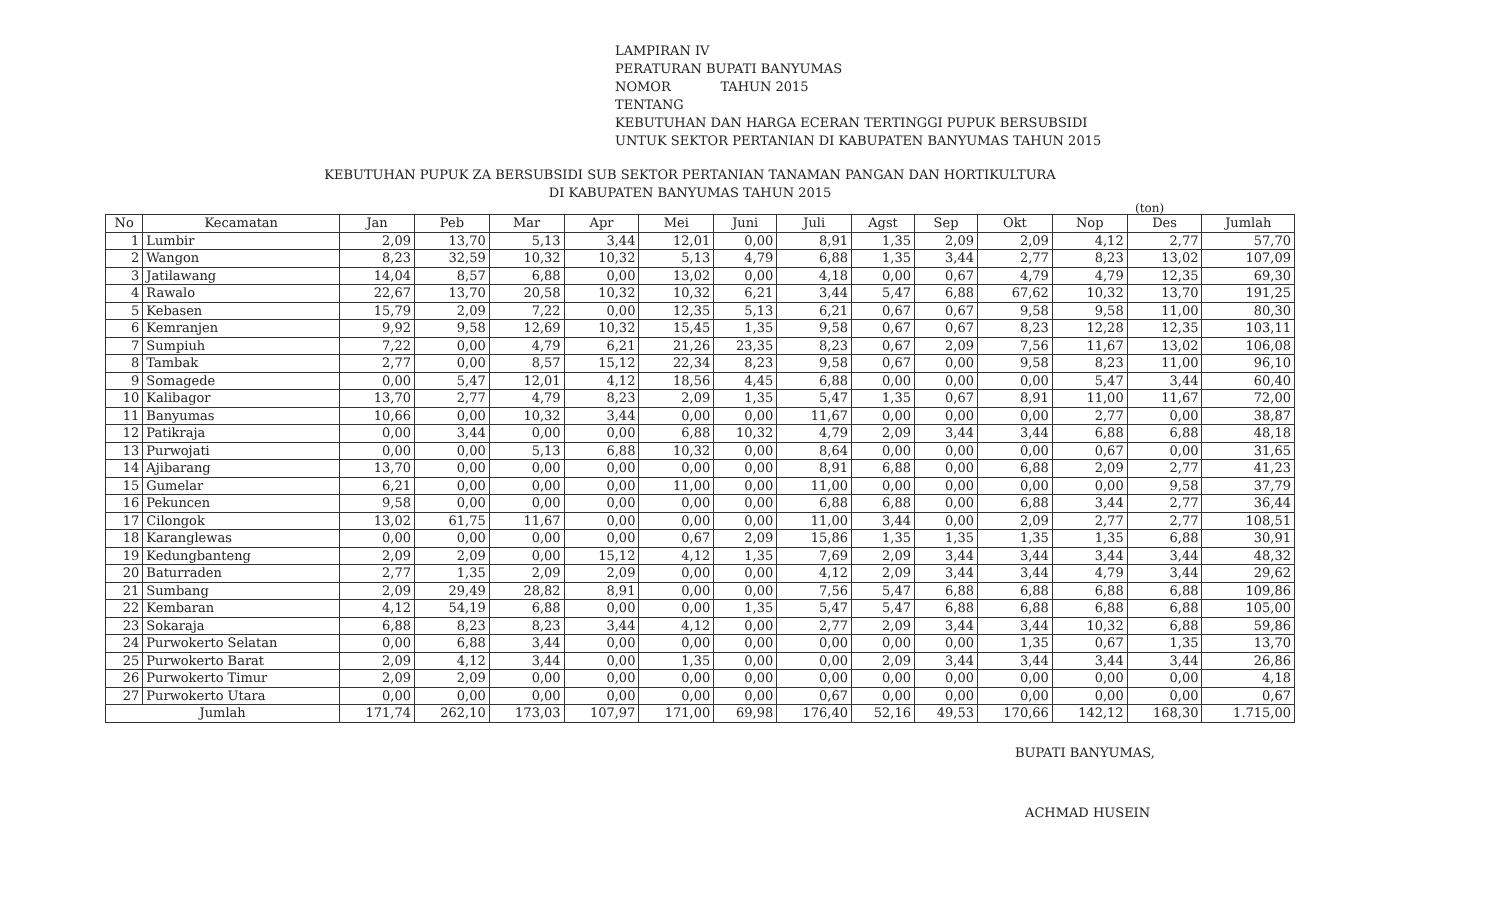LAMPIRAN IV
PERATURAN BUPATI BANYUMAS
NOMOR TAHUN 2015
TENTANG
KEBUTUHAN DAN HARGA ECERAN TERTINGGI PUPUK BERSUBSIDI
UNTUK SEKTOR PERTANIAN DI KABUPATEN BANYUMAS TAHUN 2015
KEBUTUHAN PUPUK ZA BERSUBSIDI SUB SEKTOR PERTANIAN TANAMAN PANGAN DAN HORTIKULTURA
DI KABUPATEN BANYUMAS TAHUN 2015
(ton)
| No | Kecamatan | Jan | Peb | Mar | Apr | Mei | Juni | Juli | Agst | Sep | Okt | Nop | Des | Jumlah |
| --- | --- | --- | --- | --- | --- | --- | --- | --- | --- | --- | --- | --- | --- | --- |
| 1 | Lumbir | 2,09 | 13,70 | 5,13 | 3,44 | 12,01 | 0,00 | 8,91 | 1,35 | 2,09 | 2,09 | 4,12 | 2,77 | 57,70 |
| 2 | Wangon | 8,23 | 32,59 | 10,32 | 10,32 | 5,13 | 4,79 | 6,88 | 1,35 | 3,44 | 2,77 | 8,23 | 13,02 | 107,09 |
| 3 | Jatilawang | 14,04 | 8,57 | 6,88 | 0,00 | 13,02 | 0,00 | 4,18 | 0,00 | 0,67 | 4,79 | 4,79 | 12,35 | 69,30 |
| 4 | Rawalo | 22,67 | 13,70 | 20,58 | 10,32 | 10,32 | 6,21 | 3,44 | 5,47 | 6,88 | 67,62 | 10,32 | 13,70 | 191,25 |
| 5 | Kebasen | 15,79 | 2,09 | 7,22 | 0,00 | 12,35 | 5,13 | 6,21 | 0,67 | 0,67 | 9,58 | 9,58 | 11,00 | 80,30 |
| 6 | Kemranjen | 9,92 | 9,58 | 12,69 | 10,32 | 15,45 | 1,35 | 9,58 | 0,67 | 0,67 | 8,23 | 12,28 | 12,35 | 103,11 |
| 7 | Sumpiuh | 7,22 | 0,00 | 4,79 | 6,21 | 21,26 | 23,35 | 8,23 | 0,67 | 2,09 | 7,56 | 11,67 | 13,02 | 106,08 |
| 8 | Tambak | 2,77 | 0,00 | 8,57 | 15,12 | 22,34 | 8,23 | 9,58 | 0,67 | 0,00 | 9,58 | 8,23 | 11,00 | 96,10 |
| 9 | Somagede | 0,00 | 5,47 | 12,01 | 4,12 | 18,56 | 4,45 | 6,88 | 0,00 | 0,00 | 0,00 | 5,47 | 3,44 | 60,40 |
| 10 | Kalibagor | 13,70 | 2,77 | 4,79 | 8,23 | 2,09 | 1,35 | 5,47 | 1,35 | 0,67 | 8,91 | 11,00 | 11,67 | 72,00 |
| 11 | Banyumas | 10,66 | 0,00 | 10,32 | 3,44 | 0,00 | 0,00 | 11,67 | 0,00 | 0,00 | 0,00 | 2,77 | 0,00 | 38,87 |
| 12 | Patikraja | 0,00 | 3,44 | 0,00 | 0,00 | 6,88 | 10,32 | 4,79 | 2,09 | 3,44 | 3,44 | 6,88 | 6,88 | 48,18 |
| 13 | Purwojati | 0,00 | 0,00 | 5,13 | 6,88 | 10,32 | 0,00 | 8,64 | 0,00 | 0,00 | 0,00 | 0,67 | 0,00 | 31,65 |
| 14 | Ajibarang | 13,70 | 0,00 | 0,00 | 0,00 | 0,00 | 0,00 | 8,91 | 6,88 | 0,00 | 6,88 | 2,09 | 2,77 | 41,23 |
| 15 | Gumelar | 6,21 | 0,00 | 0,00 | 0,00 | 11,00 | 0,00 | 11,00 | 0,00 | 0,00 | 0,00 | 0,00 | 9,58 | 37,79 |
| 16 | Pekuncen | 9,58 | 0,00 | 0,00 | 0,00 | 0,00 | 0,00 | 6,88 | 6,88 | 0,00 | 6,88 | 3,44 | 2,77 | 36,44 |
| 17 | Cilongok | 13,02 | 61,75 | 11,67 | 0,00 | 0,00 | 0,00 | 11,00 | 3,44 | 0,00 | 2,09 | 2,77 | 2,77 | 108,51 |
| 18 | Karanglewas | 0,00 | 0,00 | 0,00 | 0,00 | 0,67 | 2,09 | 15,86 | 1,35 | 1,35 | 1,35 | 1,35 | 6,88 | 30,91 |
| 19 | Kedungbanteng | 2,09 | 2,09 | 0,00 | 15,12 | 4,12 | 1,35 | 7,69 | 2,09 | 3,44 | 3,44 | 3,44 | 3,44 | 48,32 |
| 20 | Baturraden | 2,77 | 1,35 | 2,09 | 2,09 | 0,00 | 0,00 | 4,12 | 2,09 | 3,44 | 3,44 | 4,79 | 3,44 | 29,62 |
| 21 | Sumbang | 2,09 | 29,49 | 28,82 | 8,91 | 0,00 | 0,00 | 7,56 | 5,47 | 6,88 | 6,88 | 6,88 | 6,88 | 109,86 |
| 22 | Kembaran | 4,12 | 54,19 | 6,88 | 0,00 | 0,00 | 1,35 | 5,47 | 5,47 | 6,88 | 6,88 | 6,88 | 6,88 | 105,00 |
| 23 | Sokaraja | 6,88 | 8,23 | 8,23 | 3,44 | 4,12 | 0,00 | 2,77 | 2,09 | 3,44 | 3,44 | 10,32 | 6,88 | 59,86 |
| 24 | Purwokerto Selatan | 0,00 | 6,88 | 3,44 | 0,00 | 0,00 | 0,00 | 0,00 | 0,00 | 0,00 | 1,35 | 0,67 | 1,35 | 13,70 |
| 25 | Purwokerto Barat | 2,09 | 4,12 | 3,44 | 0,00 | 1,35 | 0,00 | 0,00 | 2,09 | 3,44 | 3,44 | 3,44 | 3,44 | 26,86 |
| 26 | Purwokerto Timur | 2,09 | 2,09 | 0,00 | 0,00 | 0,00 | 0,00 | 0,00 | 0,00 | 0,00 | 0,00 | 0,00 | 0,00 | 4,18 |
| 27 | Purwokerto Utara | 0,00 | 0,00 | 0,00 | 0,00 | 0,00 | 0,00 | 0,67 | 0,00 | 0,00 | 0,00 | 0,00 | 0,00 | 0,67 |
| Jumlah | | 171,74 | 262,10 | 173,03 | 107,97 | 171,00 | 69,98 | 176,40 | 52,16 | 49,53 | 170,66 | 142,12 | 168,30 | 1.715,00 |
BUPATI BANYUMAS,
ACHMAD HUSEIN